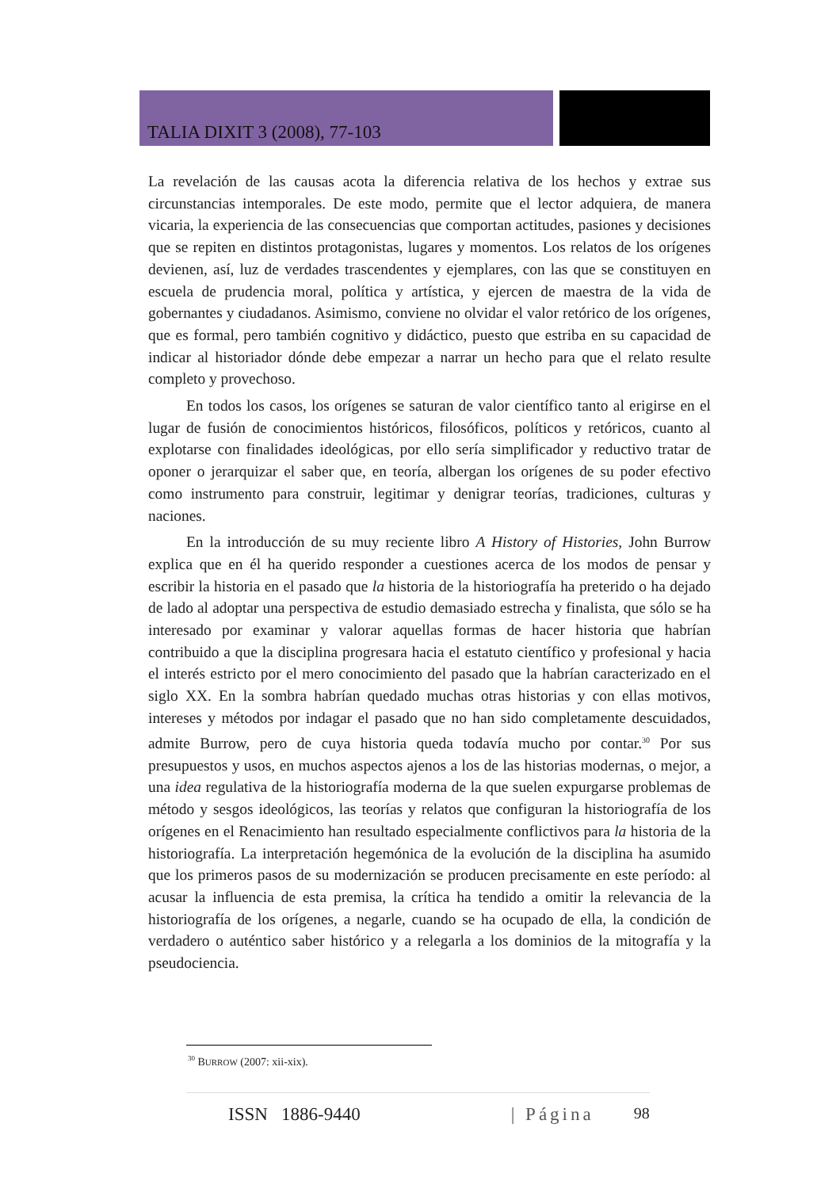TALIA DIXIT 3 (2008), 77-103
La revelación de las causas acota la diferencia relativa de los hechos y extrae sus circunstancias intemporales. De este modo, permite que el lector adquiera, de manera vicaria, la experiencia de las consecuencias que comportan actitudes, pasiones y decisiones que se repiten en distintos protagonistas, lugares y momentos. Los relatos de los orígenes devienen, así, luz de verdades trascendentes y ejemplares, con las que se constituyen en escuela de prudencia moral, política y artística, y ejercen de maestra de la vida de gobernantes y ciudadanos. Asimismo, conviene no olvidar el valor retórico de los orígenes, que es formal, pero también cognitivo y didáctico, puesto que estriba en su capacidad de indicar al historiador dónde debe empezar a narrar un hecho para que el relato resulte completo y provechoso.
En todos los casos, los orígenes se saturan de valor científico tanto al erigirse en el lugar de fusión de conocimientos históricos, filosóficos, políticos y retóricos, cuanto al explotarse con finalidades ideológicas, por ello sería simplificador y reductivo tratar de oponer o jerarquizar el saber que, en teoría, albergan los orígenes de su poder efectivo como instrumento para construir, legitimar y denigrar teorías, tradiciones, culturas y naciones.
En la introducción de su muy reciente libro A History of Histories, John Burrow explica que en él ha querido responder a cuestiones acerca de los modos de pensar y escribir la historia en el pasado que la historia de la historiografía ha preterido o ha dejado de lado al adoptar una perspectiva de estudio demasiado estrecha y finalista, que sólo se ha interesado por examinar y valorar aquellas formas de hacer historia que habrían contribuido a que la disciplina progresara hacia el estatuto científico y profesional y hacia el interés estricto por el mero conocimiento del pasado que la habrían caracterizado en el siglo XX. En la sombra habrían quedado muchas otras historias y con ellas motivos, intereses y métodos por indagar el pasado que no han sido completamente descuidados, admite Burrow, pero de cuya historia queda todavía mucho por contar.<sup>30</sup> Por sus presupuestos y usos, en muchos aspectos ajenos a los de las historias modernas, o mejor, a una idea regulativa de la historiografía moderna de la que suelen expurgarse problemas de método y sesgos ideológicos, las teorías y relatos que configuran la historiografía de los orígenes en el Renacimiento han resultado especialmente conflictivos para la historia de la historiografía. La interpretación hegemónica de la evolución de la disciplina ha asumido que los primeros pasos de su modernización se producen precisamente en este período: al acusar la influencia de esta premisa, la crítica ha tendido a omitir la relevancia de la historiografía de los orígenes, a negarle, cuando se ha ocupado de ella, la condición de verdadero o auténtico saber histórico y a relegarla a los dominios de la mitografía y la pseudociencia.
<sup>30</sup> BURROW (2007: xii-xix).
ISSN 1886-9440 | Página 98